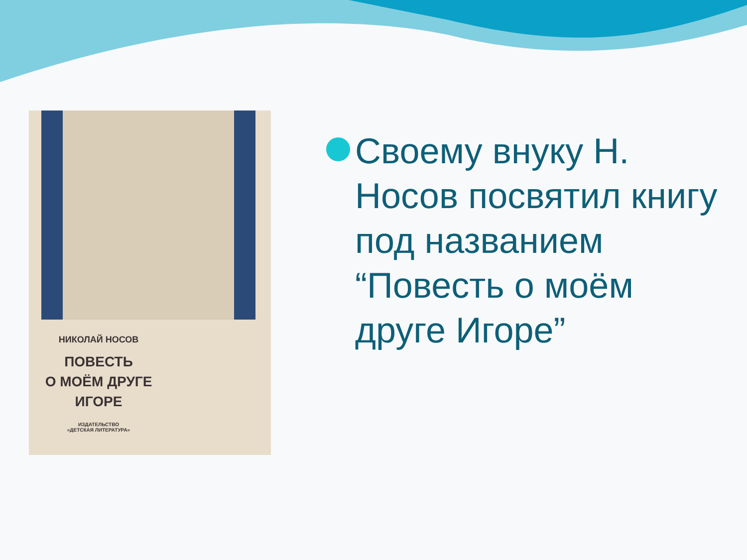НИКОЛАЙ НОСОВ
ПОВЕСТЬ
О МОЁМ ДРУГЕ
ИГОРЕ
ИЗДАТЕЛЬСТВО
«ДЕТСКАЯ ЛИТЕРАТУРА»
Своему внуку Н. Носов посвятил книгу под названием “Повесть о моём друге Игоре”